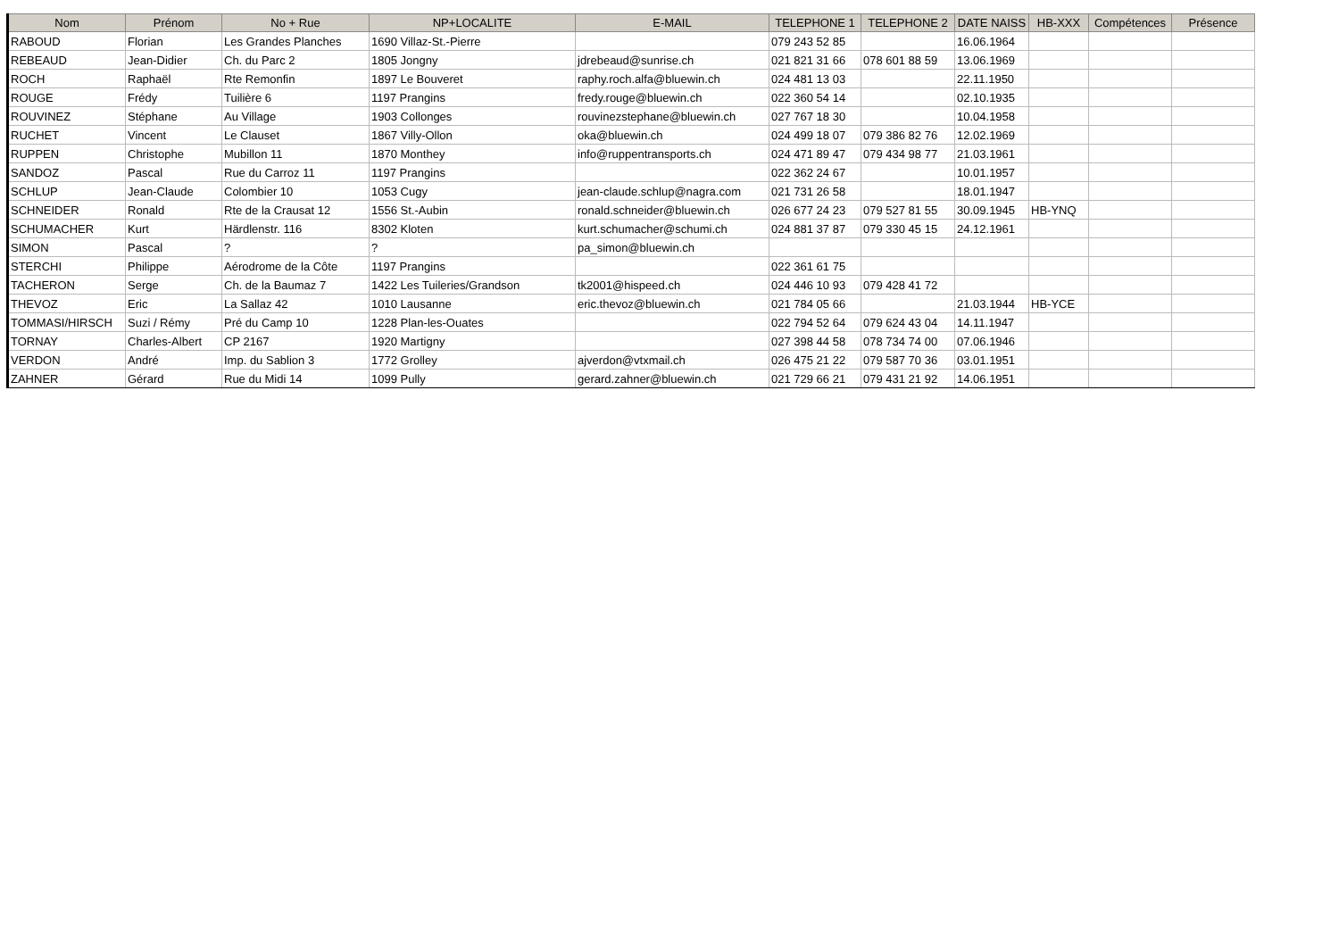| Nom | Prénom | No + Rue | NP+LOCALITE | E-MAIL | TELEPHONE 1 | TELEPHONE 2 | DATE NAISS | HB-XXX | Compétences | Présence |
| --- | --- | --- | --- | --- | --- | --- | --- | --- | --- | --- |
| RABOUD | Florian | Les Grandes Planches | 1690 Villaz-St.-Pierre | | 079 243 52 85 | | 16.06.1964 | | | |
| REBEAUD | Jean-Didier | Ch. du Parc 2 | 1805 Jongny | jdrebeaud@sunrise.ch | 021 821 31 66 | 078 601 88 59 | 13.06.1969 | | | |
| ROCH | Raphaël | Rte Remonfin | 1897 Le Bouveret | raphy.roch.alfa@bluewin.ch | 024 481 13 03 | | 22.11.1950 | | | |
| ROUGE | Frédy | Tuilière 6 | 1197 Prangins | fredy.rouge@bluewin.ch | 022 360 54 14 | | 02.10.1935 | | | |
| ROUVINEZ | Stéphane | Au Village | 1903 Collonges | rouvinezstephane@bluewin.ch | 027 767 18 30 | | 10.04.1958 | | | |
| RUCHET | Vincent | Le Clauset | 1867 Villy-Ollon | oka@bluewin.ch | 024 499 18 07 | 079 386 82 76 | 12.02.1969 | | | |
| RUPPEN | Christophe | Mubillon 11 | 1870 Monthey | info@ruppentransports.ch | 024 471 89 47 | 079 434 98 77 | 21.03.1961 | | | |
| SANDOZ | Pascal | Rue du Carroz 11 | 1197 Prangins | | 022 362 24 67 | | 10.01.1957 | | | |
| SCHLUP | Jean-Claude | Colombier 10 | 1053 Cugy | jean-claude.schlup@nagra.com | 021 731 26 58 | | 18.01.1947 | | | |
| SCHNEIDER | Ronald | Rte de la Crausat 12 | 1556 St.-Aubin | ronald.schneider@bluewin.ch | 026 677 24 23 | 079 527 81 55 | 30.09.1945 | HB-YNQ | | |
| SCHUMACHER | Kurt | Härdlenstr. 116 | 8302 Kloten | kurt.schumacher@schumi.ch | 024 881 37 87 | 079 330 45 15 | 24.12.1961 | | | |
| SIMON | Pascal | ? | ? | pa_simon@bluewin.ch | | | | | | |
| STERCHI | Philippe | Aérodrome de la Côte | 1197 Prangins | | 022 361 61 75 | | | | | |
| TACHERON | Serge | Ch. de la Baumaz 7 | 1422 Les Tuileries/Grandson | tk2001@hispeed.ch | 024 446 10 93 | 079 428 41 72 | | | | |
| THEVOZ | Eric | La Sallaz 42 | 1010 Lausanne | eric.thevoz@bluewin.ch | 021 784 05 66 | | 21.03.1944 | HB-YCE | | |
| TOMMASI/HIRSCH | Suzi / Rémy | Pré du Camp 10 | 1228 Plan-les-Ouates | | 022 794 52 64 | 079 624 43 04 | 14.11.1947 | | | |
| TORNAY | Charles-Albert | CP 2167 | 1920 Martigny | | 027 398 44 58 | 078 734 74 00 | 07.06.1946 | | | |
| VERDON | André | Imp. du Sablion 3 | 1772 Grolley | ajverdon@vtxmail.ch | 026 475 21 22 | 079 587 70 36 | 03.01.1951 | | | |
| ZAHNER | Gérard | Rue du Midi 14 | 1099 Pully | gerard.zahner@bluewin.ch | 021 729 66 21 | 079 431 21 92 | 14.06.1951 | | | |